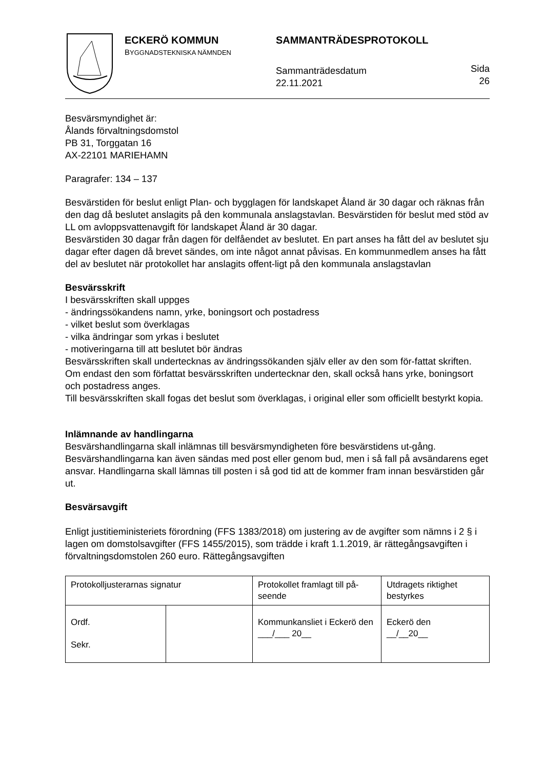ECKERÖ KOMMUN
BYGGNADSTEKNISKA NÄMNDEN
SAMMANTRÄDESPROTOKOLL
Sammanträdesdatum
22.11.2021
Sida
26
Besvärsmyndighet är:
Ålands förvaltningsdomstol
PB 31, Torggatan 16
AX-22101 MARIEHAMN
Paragrafer: 134 – 137
Besvärstiden för beslut enligt Plan- och bygglagen för landskapet Åland är 30 dagar och räknas från den dag då beslutet anslagits på den kommunala anslagstavlan. Besvärstiden för beslut med stöd av LL om avloppsvattenavgift för landskapet Åland är 30 dagar.
Besvärstiden 30 dagar från dagen för delfåendet av beslutet. En part anses ha fått del av beslutet sju dagar efter dagen då brevet sändes, om inte något annat påvisas. En kommunmedlem anses ha fått del av beslutet när protokollet har anslagits offent-ligt på den kommunala anslagstavlan
Besvärsskrift
I besvärsskriften skall uppges
- ändringssökandens namn, yrke, boningsort och postadress
- vilket beslut som överklagas
- vilka ändringar som yrkas i beslutet
- motiveringarna till att beslutet bör ändras
Besvärsskriften skall undertecknas av ändringssökanden själv eller av den som för-fattat skriften.
Om endast den som författat besvärsskriften undertecknar den, skall också hans yrke, boningsort och postadress anges.
Till besvärsskriften skall fogas det beslut som överklagas, i original eller som officiellt bestyrkt kopia.
Inlämnande av handlingarna
Besvärshandlingarna skall inlämnas till besvärsmyndigheten före besvärstidens ut-gång. Besvärshandlingarna kan även sändas med post eller genom bud, men i så fall på avsändarens eget ansvar. Handlingarna skall lämnas till posten i så god tid att de kommer fram innan besvärstiden går ut.
Besvärsavgift
Enligt justitieministeriets förordning (FFS 1383/2018) om justering av de avgifter som nämns i 2 § i lagen om domstolsavgifter (FFS 1455/2015), som trädde i kraft 1.1.2019, är rättegångsavgiften i förvaltningsdomstolen 260 euro. Rättegångsavgiften
| Protokolljusterarnas signatur | | Protokollet framlagt till på-seende | Utdragets riktighet bestyrkes |
| Ordf. Sekr. | | Kommunkansliet i Eckerö den ___/___ 20__ | Eckerö den __/__20__ |